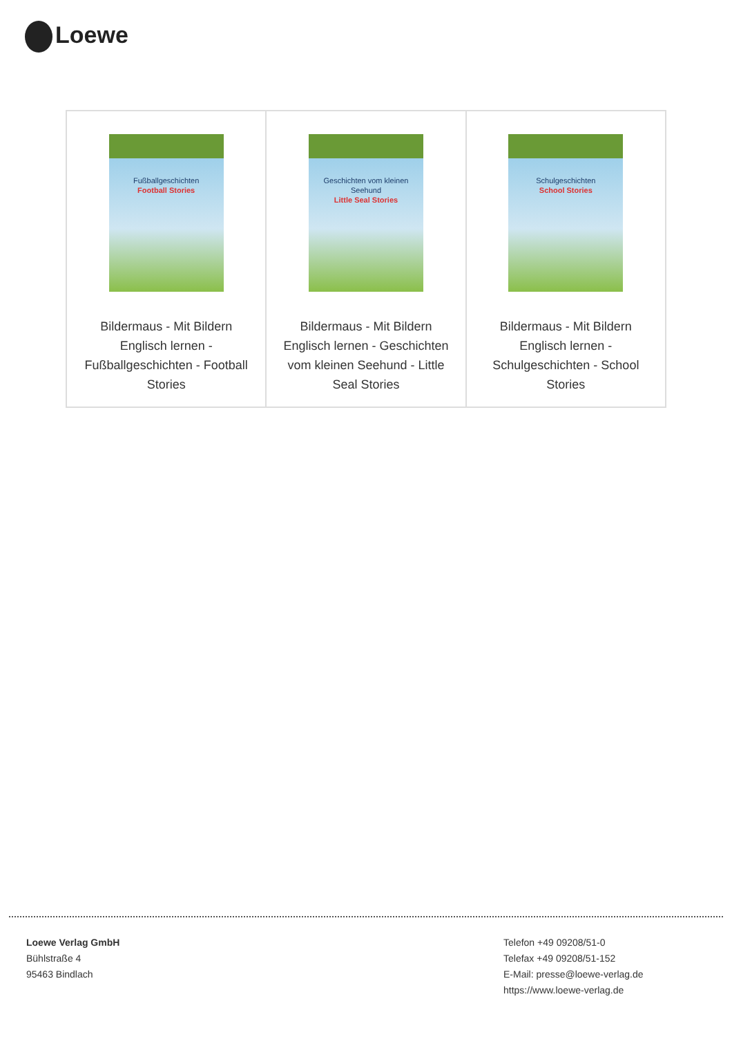Loewe
| Fußballgeschichten Football Stories Bildermaus - Mit Bildern Englisch lernen - Fußballgeschichten - Football Stories | Geschichten vom kleinen Seehund Little Seal Stories Bildermaus - Mit Bildern Englisch lernen - Geschichten vom kleinen Seehund - Little Seal Stories | Schulgeschichten School Stories Bildermaus - Mit Bildern Englisch lernen - Schulgeschichten - School Stories |
Loewe Verlag GmbH
Bühlstraße 4
95463 Bindlach
Telefon +49 09208/51-0
Telefax +49 09208/51-152
E-Mail: presse@loewe-verlag.de
https://www.loewe-verlag.de